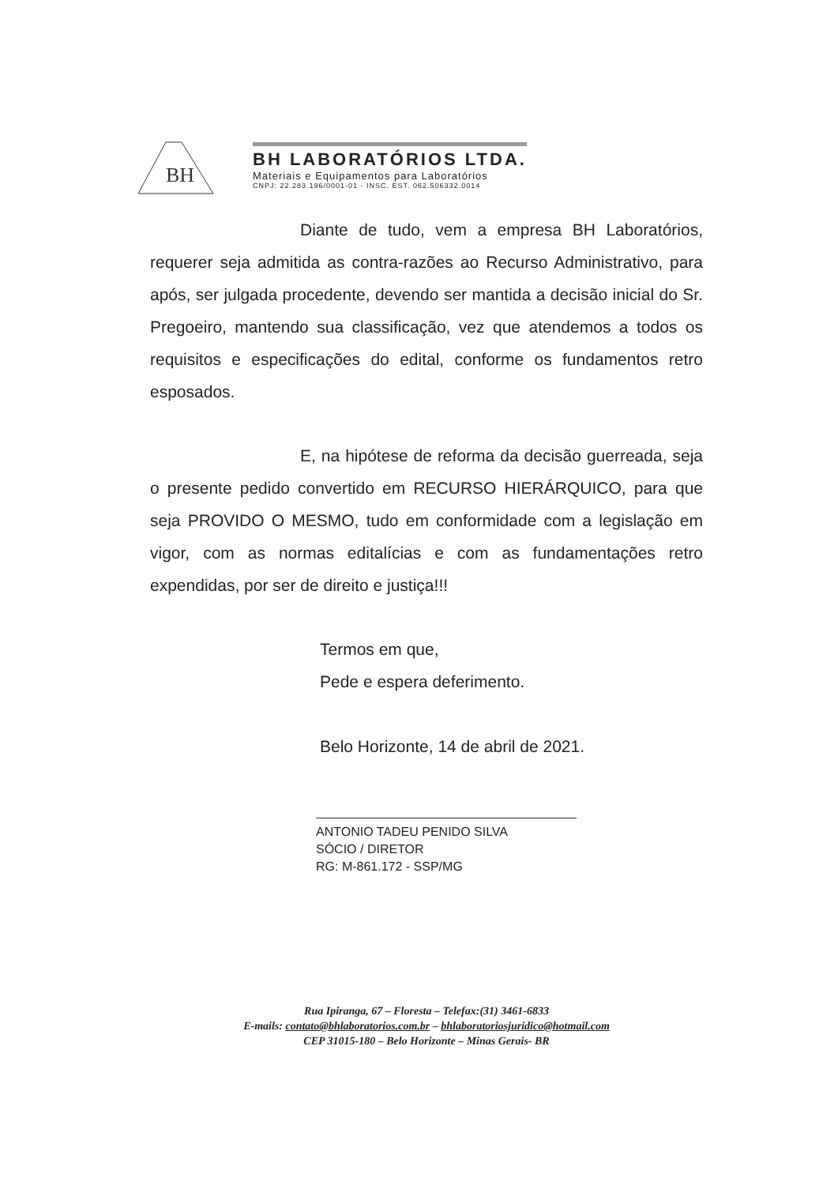BH
BH LABORATÓRIOS LTDA.
Materiais e Equipamentos para Laboratórios
CNPJ: 22.283.196/0001-01 - INSC. EST. 062.506332.0014
Diante de tudo, vem a empresa BH Laboratórios, requerer seja admitida as contra-razões ao Recurso Administrativo, para após, ser julgada procedente, devendo ser mantida a decisão inicial do Sr. Pregoeiro, mantendo sua classificação, vez que atendemos a todos os requisitos e especificações do edital, conforme os fundamentos retro esposados.
E, na hipótese de reforma da decisão guerreada, seja o presente pedido convertido em RECURSO HIERÁRQUICO, para que seja PROVIDO O MESMO, tudo em conformidade com a legislação em vigor, com as normas editalícias e com as fundamentações retro expendidas, por ser de direito e justiça!!!
Termos em que,
Pede e espera deferimento.
Belo Horizonte, 14 de abril de 2021.
ANTONIO TADEU PENIDO SILVA
SÓCIO / DIRETOR
RG: M-861.172 - SSP/MG
Rua Ipiranga, 67 – Floresta – Telefax:(31) 3461-6833
E-mails: contato@bhlaboratorios.com.br – bhlaboratoriosjuridico@hotmail.com
CEP 31015-180 – Belo Horizonte – Minas Gerais- BR